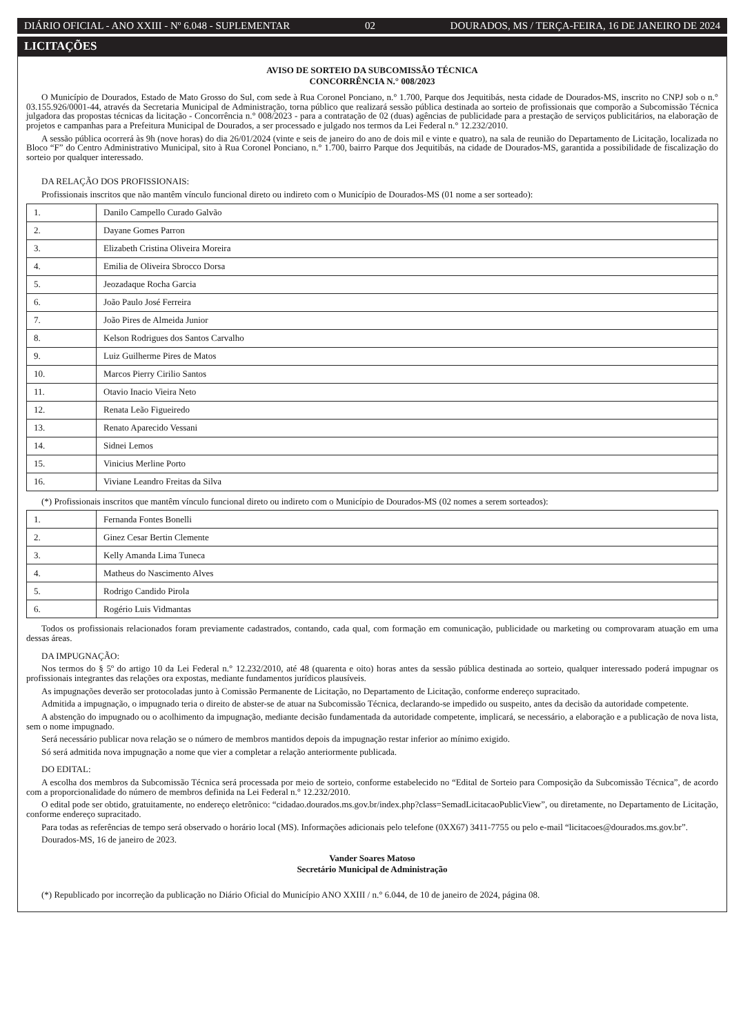DIÁRIO OFICIAL - ANO XXIII - Nº 6.048 - SUPLEMENTAR 02 DOURADOS, MS / TERÇA-FEIRA, 16 DE JANEIRO DE 2024
LICITAÇÕES
AVISO DE SORTEIO DA SUBCOMISSÃO TÉCNICA
CONCORRÊNCIA N.° 008/2023
O Município de Dourados, Estado de Mato Grosso do Sul, com sede à Rua Coronel Ponciano, n.° 1.700, Parque dos Jequitibás, nesta cidade de Dourados-MS, inscrito no CNPJ sob o n.° 03.155.926/0001-44, através da Secretaria Municipal de Administração, torna público que realizará sessão pública destinada ao sorteio de profissionais que comporão a Subcomissão Técnica julgadora das propostas técnicas da licitação - Concorrência n.° 008/2023 - para a contratação de 02 (duas) agências de publicidade para a prestação de serviços publicitários, na elaboração de projetos e campanhas para a Prefeitura Municipal de Dourados, a ser processado e julgado nos termos da Lei Federal n.° 12.232/2010.
A sessão pública ocorrerá às 9h (nove horas) do dia 26/01/2024 (vinte e seis de janeiro do ano de dois mil e vinte e quatro), na sala de reunião do Departamento de Licitação, localizada no Bloco “F” do Centro Administrativo Municipal, sito à Rua Coronel Ponciano, n.° 1.700, bairro Parque dos Jequitibás, na cidade de Dourados-MS, garantida a possibilidade de fiscalização do sorteio por qualquer interessado.
DA RELAÇÃO DOS PROFISSIONAIS:
Profissionais inscritos que não mantêm vínculo funcional direto ou indireto com o Município de Dourados-MS (01 nome a ser sorteado):
| 1. | Danilo Campello Curado Galvão |
| 2. | Dayane Gomes Parron |
| 3. | Elizabeth Cristina Oliveira Moreira |
| 4. | Emilia de Oliveira Sbrocco Dorsa |
| 5. | Jeozadaque Rocha Garcia |
| 6. | João Paulo José Ferreira |
| 7. | João Pires de Almeida Junior |
| 8. | Kelson Rodrigues dos Santos Carvalho |
| 9. | Luiz Guilherme Pires de Matos |
| 10. | Marcos Pierry Cirilio Santos |
| 11. | Otavio Inacio Vieira Neto |
| 12. | Renata Leão Figueiredo |
| 13. | Renato Aparecido Vessani |
| 14. | Sidnei Lemos |
| 15. | Vinicius Merline Porto |
| 16. | Viviane Leandro Freitas da Silva |
(*) Profissionais inscritos que mantêm vínculo funcional direto ou indireto com o Município de Dourados-MS (02 nomes a serem sorteados):
| 1. | Fernanda Fontes Bonelli |
| 2. | Ginez Cesar Bertin Clemente |
| 3. | Kelly Amanda Lima Tuneca |
| 4. | Matheus do Nascimento Alves |
| 5. | Rodrigo Candido Pirola |
| 6. | Rogério Luis Vidmantas |
Todos os profissionais relacionados foram previamente cadastrados, contando, cada qual, com formação em comunicação, publicidade ou marketing ou comprovaram atuação em uma dessas áreas.
DA IMPUGNAÇÃO:
Nos termos do § 5º do artigo 10 da Lei Federal n.° 12.232/2010, até 48 (quarenta e oito) horas antes da sessão pública destinada ao sorteio, qualquer interessado poderá impugnar os profissionais integrantes das relações ora expostas, mediante fundamentos jurídicos plausíveis.
As impugnações deverão ser protocoladas junto à Comissão Permanente de Licitação, no Departamento de Licitação, conforme endereço supracitado.
Admitida a impugnação, o impugnado teria o direito de abster-se de atuar na Subcomissão Técnica, declarando-se impedido ou suspeito, antes da decisão da autoridade competente.
A abstenção do impugnado ou o acolhimento da impugnação, mediante decisão fundamentada da autoridade competente, implicará, se necessário, a elaboração e a publicação de nova lista, sem o nome impugnado.
Será necessário publicar nova relação se o número de membros mantidos depois da impugnação restar inferior ao mínimo exigido.
Só será admitida nova impugnação a nome que vier a completar a relação anteriormente publicada.
DO EDITAL:
A escolha dos membros da Subcomissão Técnica será processada por meio de sorteio, conforme estabelecido no “Edital de Sorteio para Composição da Subcomissão Técnica”, de acordo com a proporcionalidade do número de membros definida na Lei Federal n.° 12.232/2010.
O edital pode ser obtido, gratuitamente, no endereço eletrônico: “cidadao.dourados.ms.gov.br/index.php?class=SemadLicitacaoPublicView”, ou diretamente, no Departamento de Licitação, conforme endereço supracitado.
Para todas as referências de tempo será observado o horário local (MS). Informações adicionais pelo telefone (0XX67) 3411-7755 ou pelo e-mail “licitacoes@dourados.ms.gov.br”.
Dourados-MS, 16 de janeiro de 2023.
Vander Soares Matoso
Secretário Municipal de Administração
(*) Republicado por incorreção da publicação no Diário Oficial do Município ANO XXIII / n.° 6.044, de 10 de janeiro de 2024, página 08.